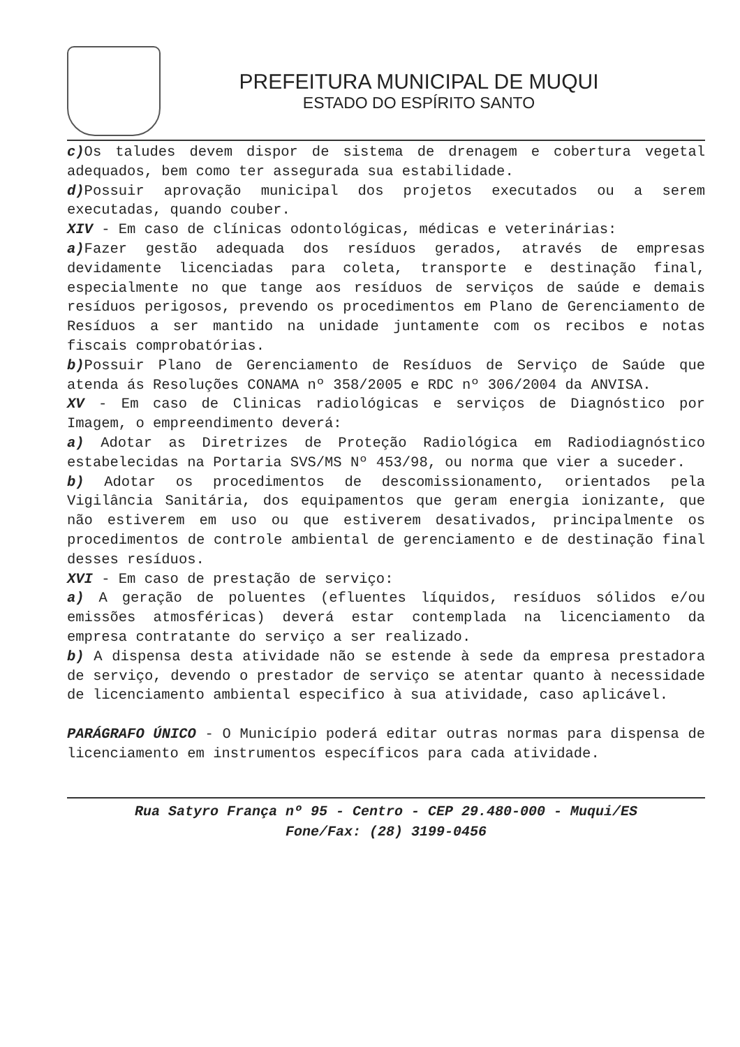PREFEITURA MUNICIPAL DE MUQUI
ESTADO DO ESPÍRITO SANTO
c) Os taludes devem dispor de sistema de drenagem e cobertura vegetal adequados, bem como ter assegurada sua estabilidade.
d) Possuir aprovação municipal dos projetos executados ou a serem executadas, quando couber.
XIV - Em caso de clínicas odontológicas, médicas e veterinárias:
a) Fazer gestão adequada dos resíduos gerados, através de empresas devidamente licenciadas para coleta, transporte e destinação final, especialmente no que tange aos resíduos de serviços de saúde e demais resíduos perigosos, prevendo os procedimentos em Plano de Gerenciamento de Resíduos a ser mantido na unidade juntamente com os recibos e notas fiscais comprobatórias.
b) Possuir Plano de Gerenciamento de Resíduos de Serviço de Saúde que atenda ás Resoluções CONAMA nº 358/2005 e RDC nº 306/2004 da ANVISA.
XV - Em caso de Clinicas radiológicas e serviços de Diagnóstico por Imagem, o empreendimento deverá:
a) Adotar as Diretrizes de Proteção Radiológica em Radiodiagnóstico estabelecidas na Portaria SVS/MS Nº 453/98, ou norma que vier a suceder.
b) Adotar os procedimentos de descomissionamento, orientados pela Vigilância Sanitária, dos equipamentos que geram energia ionizante, que não estiverem em uso ou que estiverem desativados, principalmente os procedimentos de controle ambiental de gerenciamento e de destinação final desses resíduos.
XVI - Em caso de prestação de serviço:
a) A geração de poluentes (efluentes líquidos, resíduos sólidos e/ou emissões atmosféricas) deverá estar contemplada na licenciamento da empresa contratante do serviço a ser realizado.
b) A dispensa desta atividade não se estende à sede da empresa prestadora de serviço, devendo o prestador de serviço se atentar quanto à necessidade de licenciamento ambiental especifico à sua atividade, caso aplicável.
PARÁGRAFO ÚNICO - O Município poderá editar outras normas para dispensa de licenciamento em instrumentos específicos para cada atividade.
Rua Satyro França nº 95 - Centro - CEP 29.480-000 - Muqui/ES
Fone/Fax: (28) 3199-0456